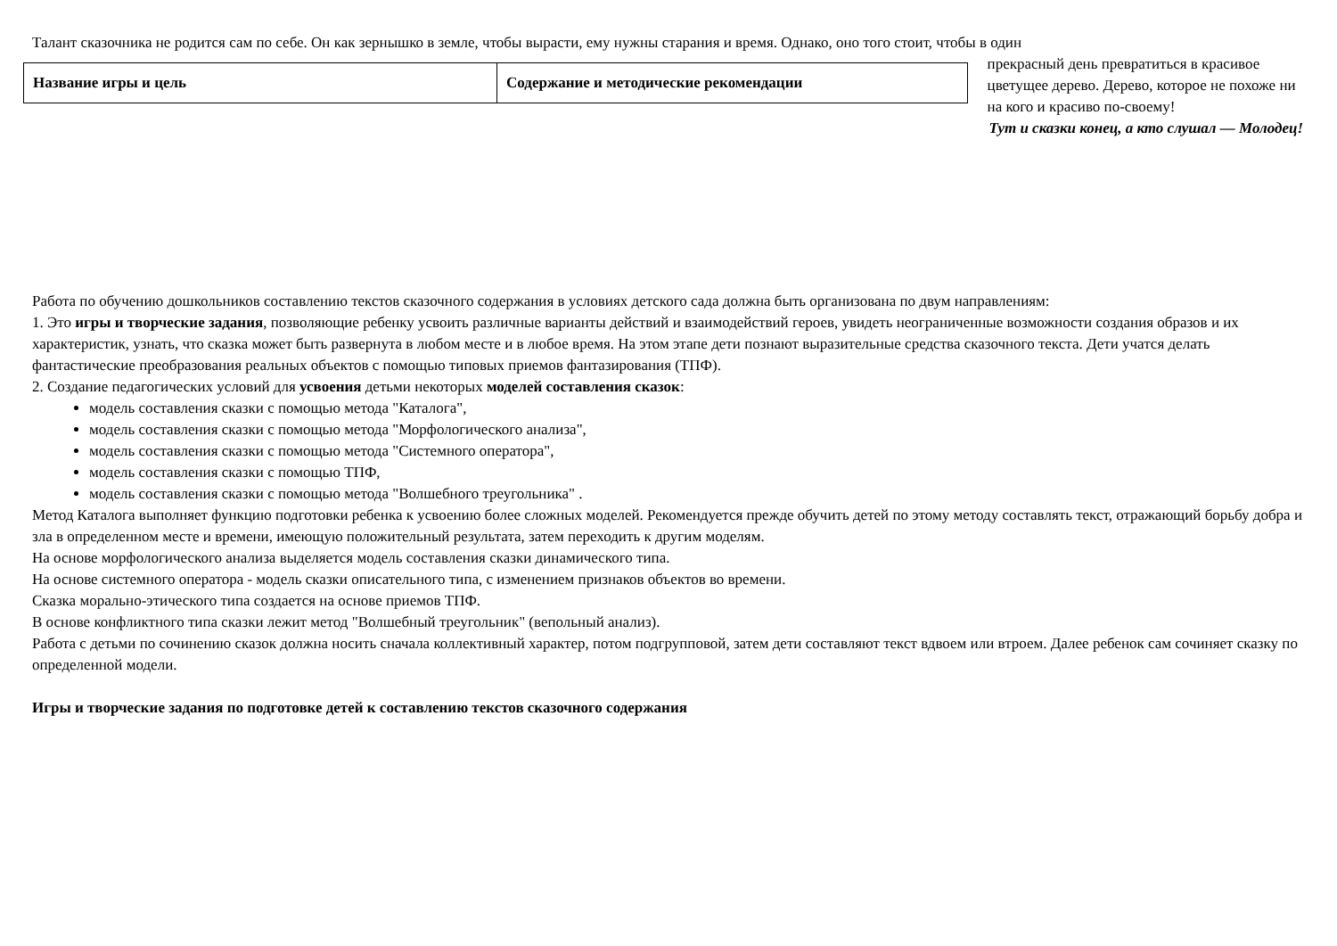Талант сказочника не родится сам по себе. Он как зернышко в земле, чтобы вырасти, ему нужны старания и время. Однако, оно того стоит, чтобы в один
| Название игры и цель | Содержание и методические рекомендации |
прекрасный день превратиться в красивое цветущее дерево. Дерево, которое не похоже ни на кого и красиво по-своему!
Тут и сказки конец, а кто слушал — Молодец!
Работа по обучению дошкольников составлению текстов сказочного содержания в условиях детского сада должна быть организована по двум направлениям:
1. Это игры и творческие задания, позволяющие ребенку усвоить различные варианты действий и взаимодействий героев, увидеть неограниченные возможности создания образов и их характеристик, узнать, что сказка может быть развернута в любом месте и в любое время. На этом этапе дети познают выразительные средства сказочного текста. Дети учатся делать фантастические преобразования реальных объектов с помощью типовых приемов фантазирования (ТПФ).
2. Создание педагогических условий для усвоения детьми некоторых моделей составления сказок:
модель составления сказки с помощью метода "Каталога",
модель составления сказки с помощью метода "Морфологического анализа",
модель составления сказки с помощью метода "Системного оператора",
модель составления сказки с помощью ТПФ,
модель составления сказки с помощью метода "Волшебного треугольника" .
Метод Каталога выполняет функцию подготовки ребенка к усвоению более сложных моделей. Рекомендуется прежде обучить детей по этому методу составлять текст, отражающий борьбу добра и зла в определенном месте и времени, имеющую положительный результата, затем переходить к другим моделям.
На основе морфологического анализа выделяется модель составления сказки динамического типа.
На основе системного оператора - модель сказки описательного типа, с изменением признаков объектов во времени.
Сказка морально-этического типа создается на основе приемов ТПФ.
В основе конфликтного типа сказки лежит метод "Волшебный треугольник" (вепольный анализ).
Работа с детьми по сочинению сказок должна носить сначала коллективный характер, потом подгрупповой, затем дети составляют текст вдвоем или втроем. Далее ребенок сам сочиняет сказку по определенной модели.
Игры и творческие задания по подготовке детей к составлению текстов сказочного содержания